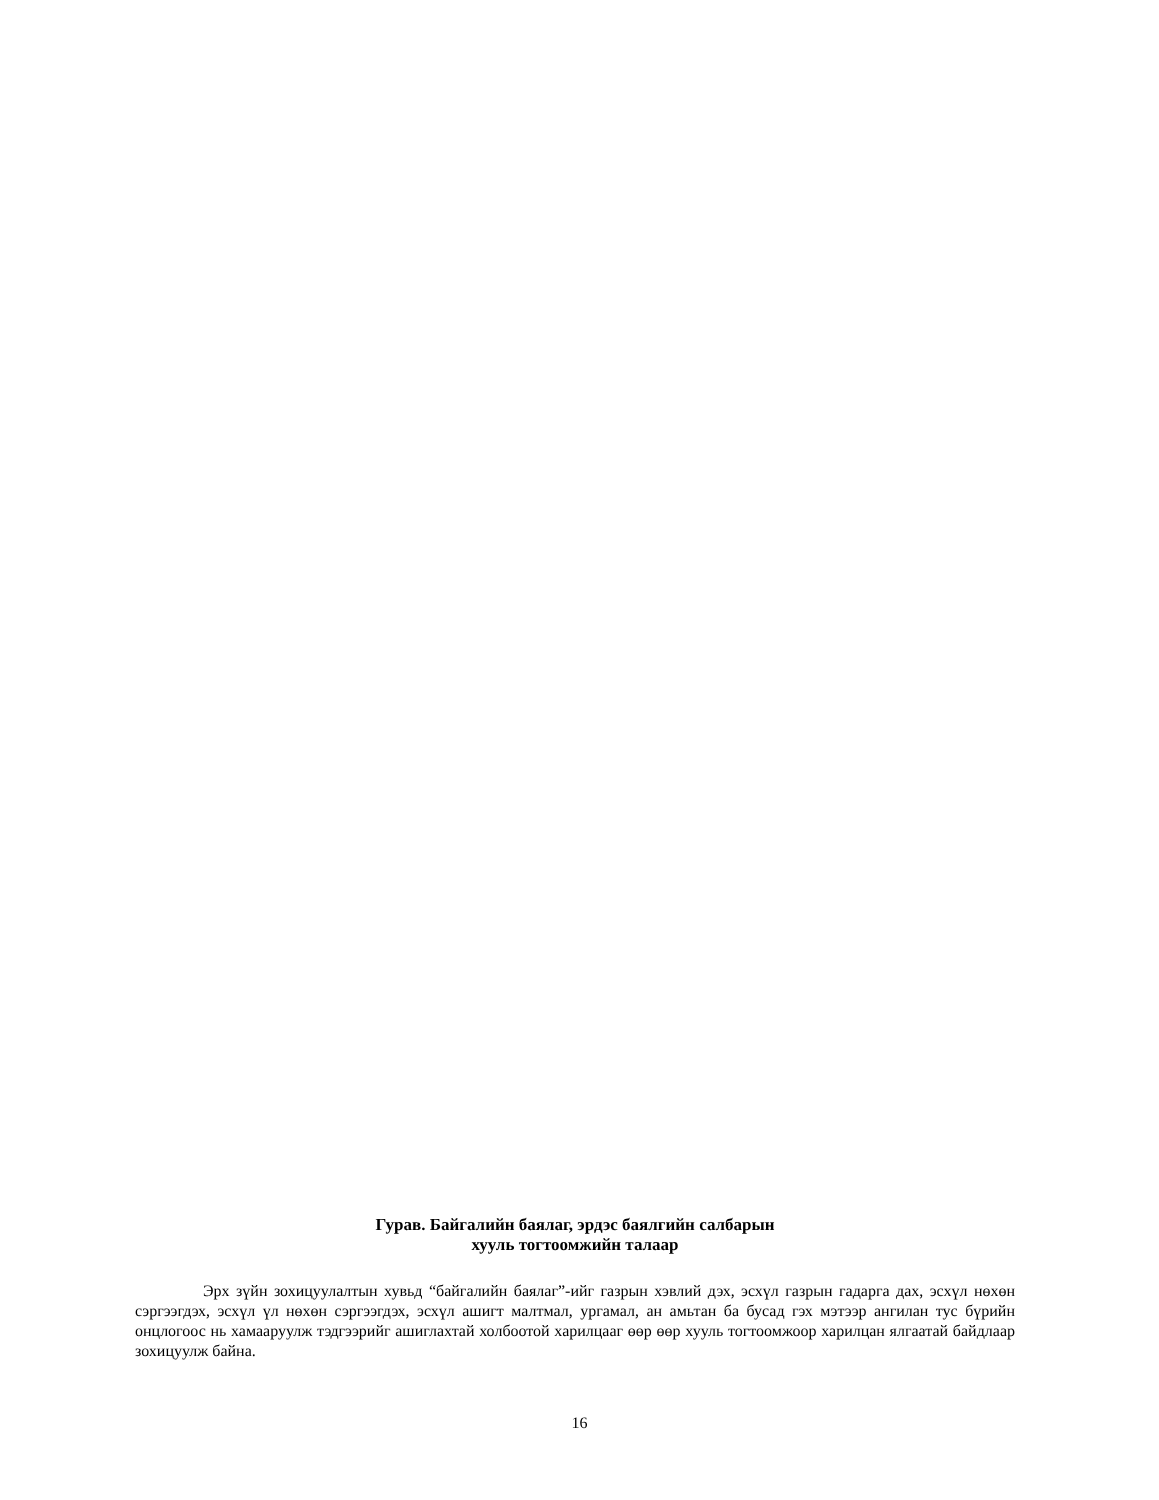Гурав. Байгалийн баялаг, эрдэс баялгийн салбарын
хууль тогтоомжийн талаар
Эрх зүйн зохицуулалтын хувьд “байгалийн баялаг”-ийг газрын хэвлий дэх, эсхүл газрын гадарга дах, эсхүл нөхөн сэргээгдэх, эсхүл үл нөхөн сэргээгдэх, эсхүл ашигт малтмал, ургамал, ан амьтан ба бусад гэх мэтээр ангилан тус бүрийн онцлогоос нь хамааруулж тэдгээрийг ашиглахтай холбоотой харилцааг өөр өөр хууль тогтоомжоор харилцан ялгаатай байдлаар зохицуулж байна.
16